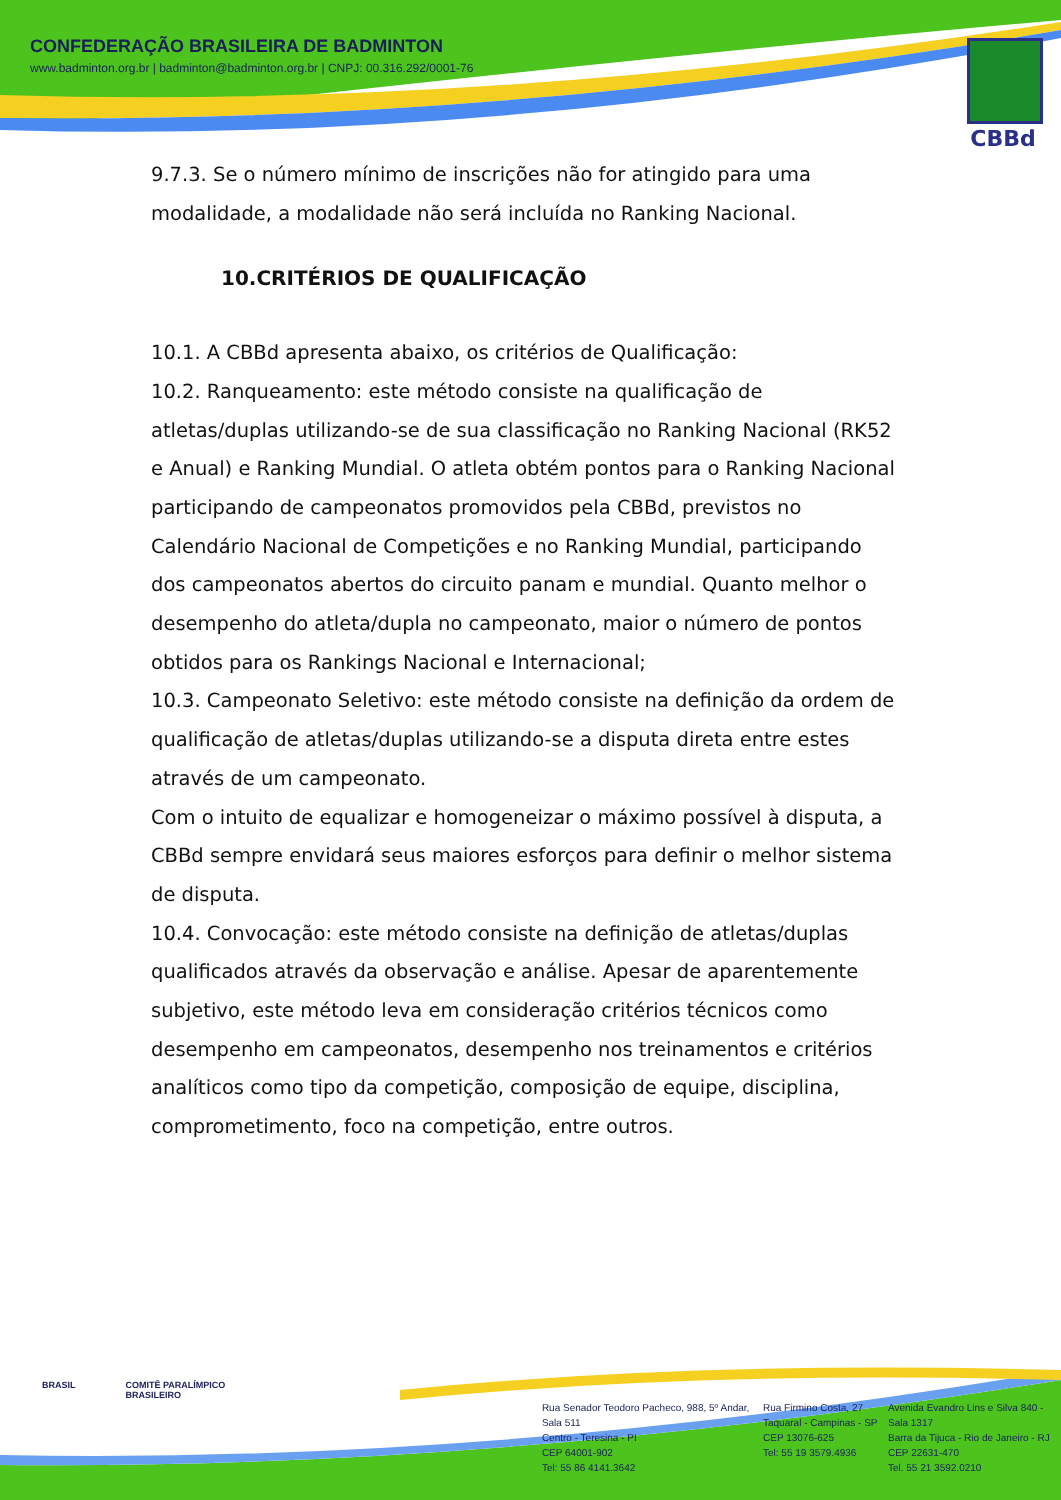CONFEDERAÇÃO BRASILEIRA DE BADMINTON
www.badminton.org.br | badminton@badminton.org.br | CNPJ: 00.316.292/0001-76
CBBd
9.7.3. Se o número mínimo de inscrições não for atingido para uma modalidade, a modalidade não será incluída no Ranking Nacional.
10.CRITÉRIOS DE QUALIFICAÇÃO
10.1. A CBBd apresenta abaixo, os critérios de Qualificação:
10.2. Ranqueamento: este método consiste na qualificação de atletas/duplas utilizando-se de sua classificação no Ranking Nacional (RK52 e Anual) e Ranking Mundial. O atleta obtém pontos para o Ranking Nacional participando de campeonatos promovidos pela CBBd, previstos no Calendário Nacional de Competições e no Ranking Mundial, participando dos campeonatos abertos do circuito panam e mundial. Quanto melhor o desempenho do atleta/dupla no campeonato, maior o número de pontos obtidos para os Rankings Nacional e Internacional;
10.3. Campeonato Seletivo: este método consiste na definição da ordem de qualificação de atletas/duplas utilizando-se a disputa direta entre estes através de um campeonato.
Com o intuito de equalizar e homogeneizar o máximo possível à disputa, a CBBd sempre envidará seus maiores esforços para definir o melhor sistema de disputa.
10.4. Convocação: este método consiste na definição de atletas/duplas qualificados através da observação e análise. Apesar de aparentemente subjetivo, este método leva em consideração critérios técnicos como desempenho em campeonatos, desempenho nos treinamentos e critérios analíticos como tipo da competição, composição de equipe, disciplina, comprometimento, foco na competição, entre outros.
BRASIL COMITÊ PARALÍMPICO
BRASILEIRO
Rua Senador Teodoro Pacheco, 988, 5º Andar, Sala 511
Centro - Teresina - PI
CEP 64001-902
Tel: 55 86 4141.3642
Rua Firmino Costa, 27
Taquaral - Campinas - SP
CEP 13076-625
Tel: 55 19 3579.4936
Avenida Evandro Lins e Silva 840 - Sala 1317
Barra da Tijuca - Rio de Janeiro - RJ
CEP 22631-470
Tel. 55 21 3592.0210